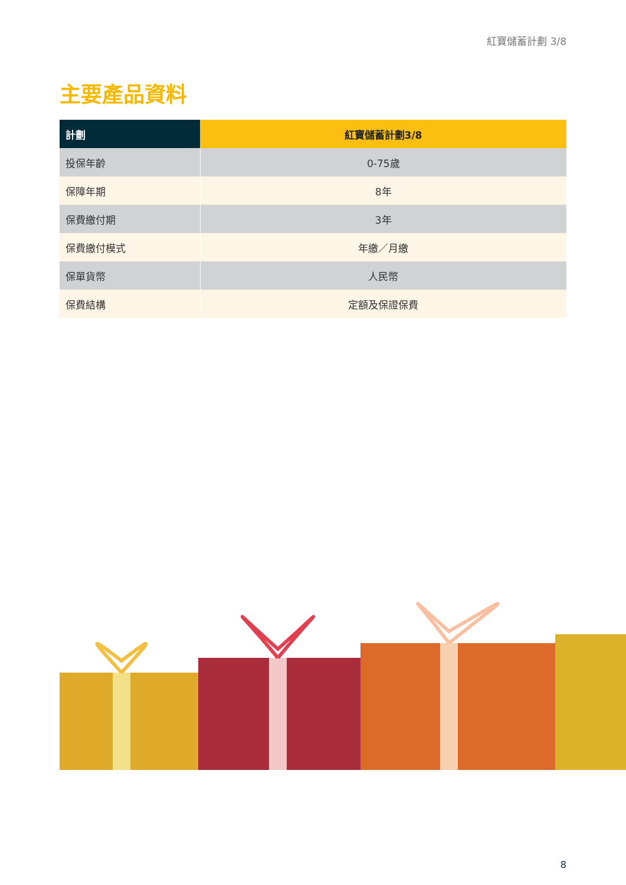紅寶儲蓄計劃 3/8
主要產品資料
| 計劃 | 紅寶儲蓄計劃3/8 |
| --- | --- |
| 投保年齡 | 0-75歲 |
| 保障年期 | 8年 |
| 保費繳付期 | 3年 |
| 保費繳付模式 | 年繳／月繳 |
| 保單貨幣 | 人民幣 |
| 保費結構 | 定額及保證保費 |
8